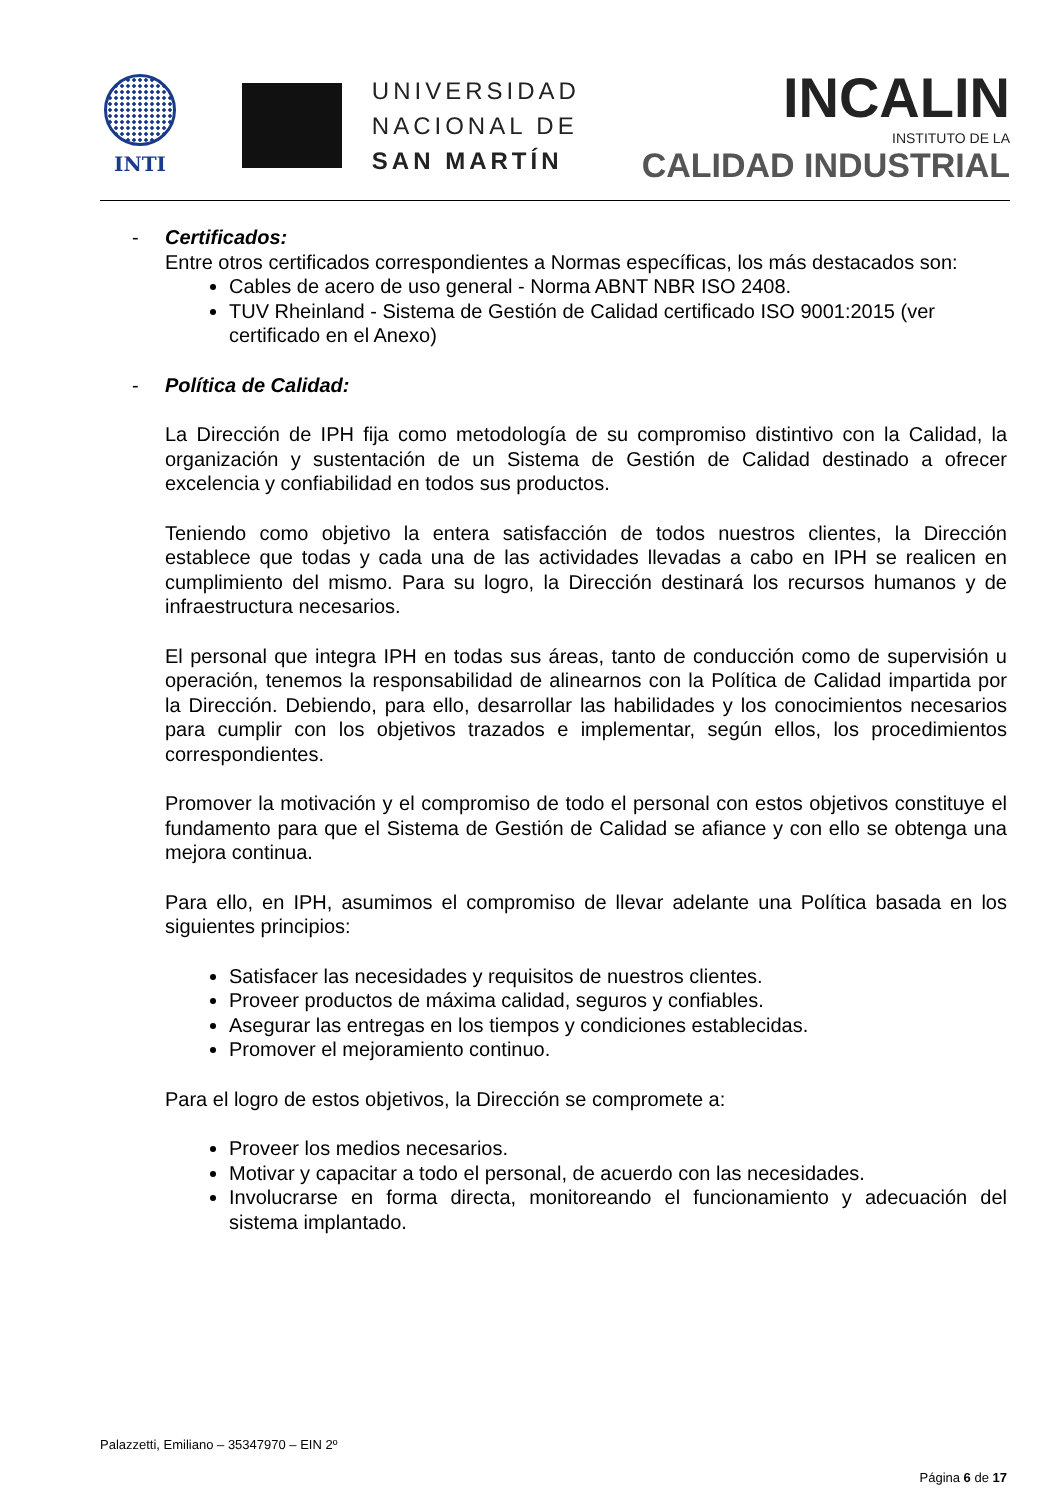INTI
UNIVERSIDAD
NACIONAL DE
SAN MARTÍN
INCALIN
INSTITUTO DE LA
CALIDAD INDUSTRIAL
- Certificados:
Entre otros certificados correspondientes a Normas específicas, los más destacados son:
Cables de acero de uso general - Norma ABNT NBR ISO 2408.
TUV Rheinland - Sistema de Gestión de Calidad certificado ISO 9001:2015 (ver certificado en el Anexo)
- Política de Calidad:
La Dirección de IPH fija como metodología de su compromiso distintivo con la Calidad, la organización y sustentación de un Sistema de Gestión de Calidad destinado a ofrecer excelencia y confiabilidad en todos sus productos.
Teniendo como objetivo la entera satisfacción de todos nuestros clientes, la Dirección establece que todas y cada una de las actividades llevadas a cabo en IPH se realicen en cumplimiento del mismo. Para su logro, la Dirección destinará los recursos humanos y de infraestructura necesarios.
El personal que integra IPH en todas sus áreas, tanto de conducción como de supervisión u operación, tenemos la responsabilidad de alinearnos con la Política de Calidad impartida por la Dirección. Debiendo, para ello, desarrollar las habilidades y los conocimientos necesarios para cumplir con los objetivos trazados e implementar, según ellos, los procedimientos correspondientes.
Promover la motivación y el compromiso de todo el personal con estos objetivos constituye el fundamento para que el Sistema de Gestión de Calidad se afiance y con ello se obtenga una mejora continua.
Para ello, en IPH, asumimos el compromiso de llevar adelante una Política basada en los siguientes principios:
Satisfacer las necesidades y requisitos de nuestros clientes.
Proveer productos de máxima calidad, seguros y confiables.
Asegurar las entregas en los tiempos y condiciones establecidas.
Promover el mejoramiento continuo.
Para el logro de estos objetivos, la Dirección se compromete a:
Proveer los medios necesarios.
Motivar y capacitar a todo el personal, de acuerdo con las necesidades.
Involucrarse en forma directa, monitoreando el funcionamiento y adecuación del sistema implantado.
Palazzetti, Emiliano – 35347970 – EIN 2º
Página 6 de 17